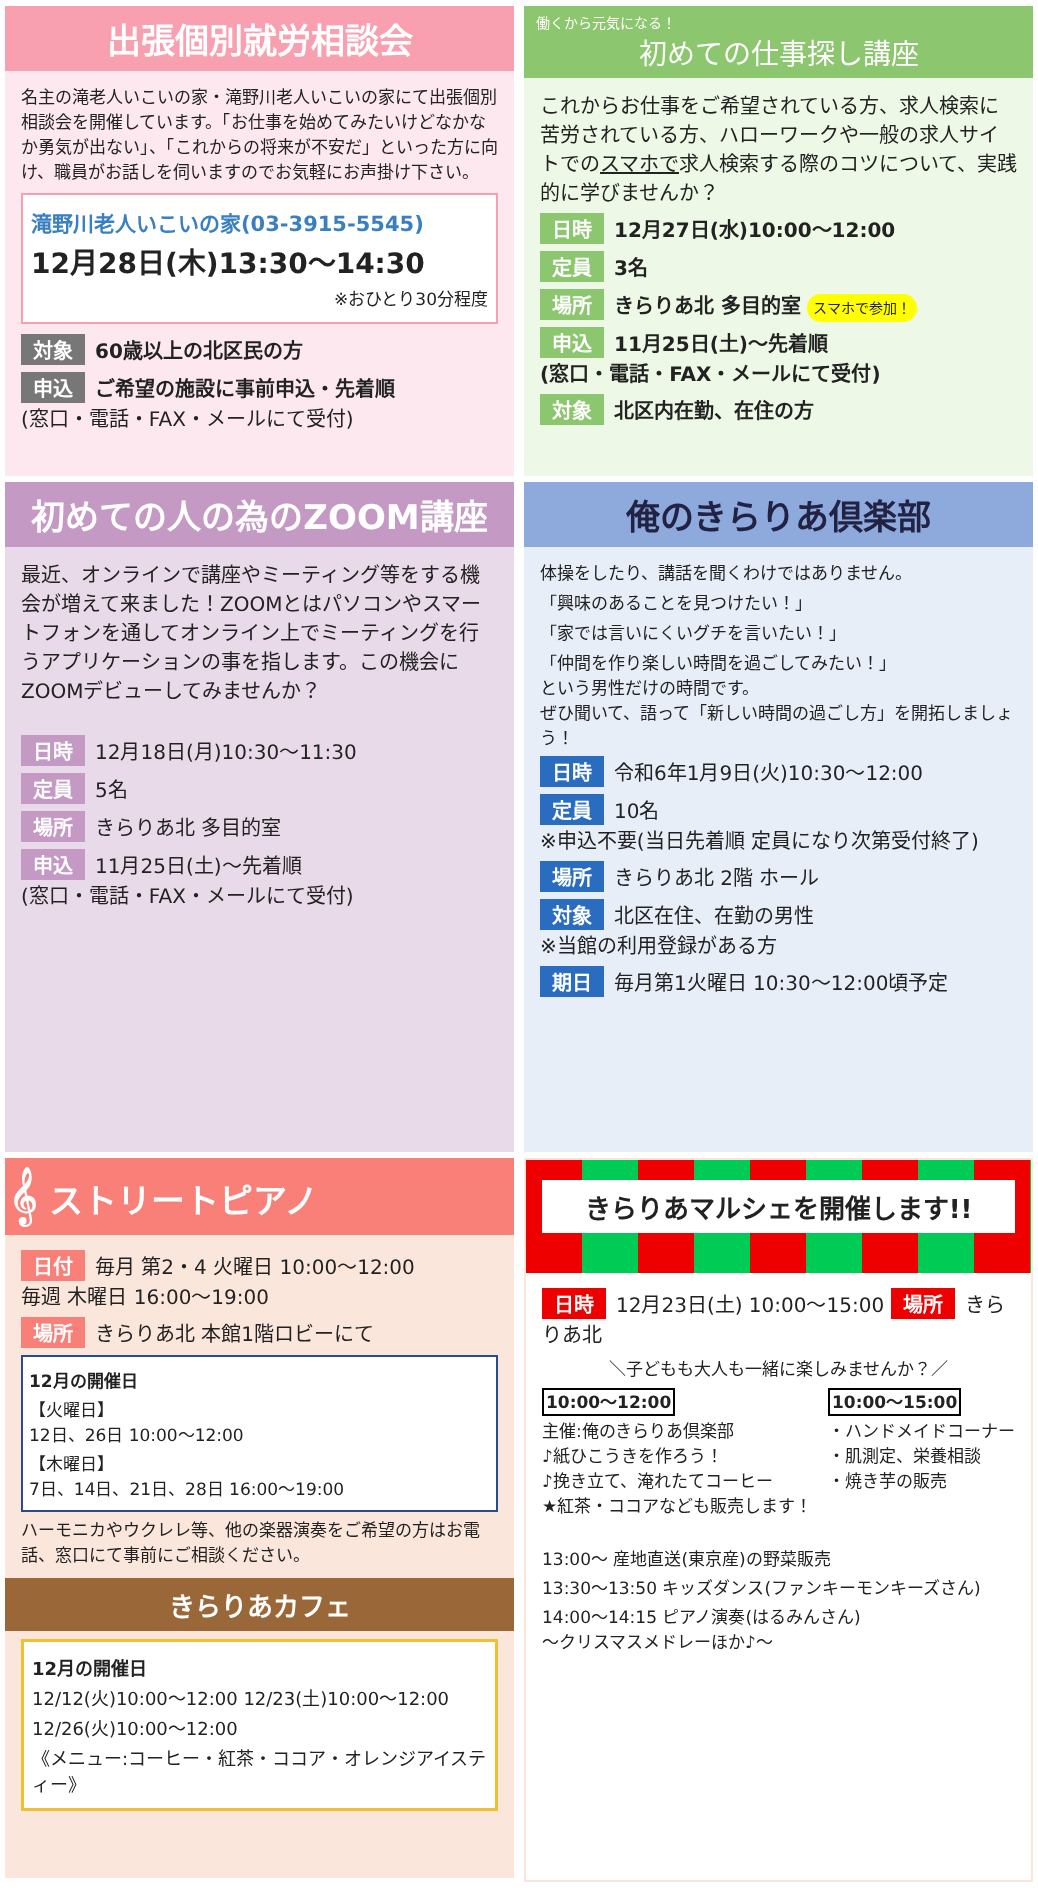出張個別就労相談会
名主の滝老人いこいの家・滝野川老人いこいの家にて出張個別相談会を開催しています。「お仕事を始めてみたいけどなかなか勇気が出ない」、「これからの将来が不安だ」といった方に向け、職員がお話しを伺いますのでお気軽にお声掛け下さい。
滝野川老人いこいの家(03-3915-5545)
12月28日(木)13:30～14:30
※おひとり30分程度
対象 60歳以上の北区民の方
申込 ご希望の施設に事前申込・先着順
(窓口・電話・FAX・メールにて受付)
働くから元気になる！
初めての仕事探し講座
これからお仕事をご希望されている方、求人検索に苦労されている方、ハローワークや一般の求人サイトでのスマホで求人検索する際のコツについて、実践的に学びませんか？
日時 12月27日(水)10:00～12:00
定員 3名
場所 きらりあ北 多目的室 スマホで参加！
申込 11月25日(土)～先着順
(窓口・電話・FAX・メールにて受付)
対象 北区内在勤、在住の方
初めての人の為のZOOM講座
最近、オンラインで講座やミーティング等をする機会が増えて来ました！ZOOMとはパソコンやスマートフォンを通してオンライン上でミーティングを行うアプリケーションの事を指します。この機会にZOOMデビューしてみませんか？
日時 12月18日(月)10:30～11:30
定員 5名
場所 きらりあ北 多目的室
申込 11月25日(土)～先着順
(窓口・電話・FAX・メールにて受付)
俺のきらりあ倶楽部
体操をしたり、講話を聞くわけではありません。
「興味のあることを見つけたい！」
「家では言いにくいグチを言いたい！」
「仲間を作り楽しい時間を過ごしてみたい！」
という男性だけの時間です。
ぜひ聞いて、語って「新しい時間の過ごし方」を開拓しましょう！
日時 令和6年1月9日(火)10:30～12:00
定員 10名
※申込不要(当日先着順 定員になり次第受付終了)
場所 きらりあ北 2階 ホール
対象 北区在住、在勤の男性
※当館の利用登録がある方
期日 毎月第1火曜日 10:30～12:00頃予定
𝄞 ストリートピアノ
日付 毎月 第2・4 火曜日 10:00～12:00
毎週 木曜日 16:00～19:00
場所 きらりあ北 本館1階ロビーにて
12月の開催日
【火曜日】
12日、26日 10:00～12:00
【木曜日】
7日、14日、21日、28日 16:00～19:00
ハーモニカやウクレレ等、他の楽器演奏をご希望の方はお電話、窓口にて事前にご相談ください。
きらりあカフェ
12月の開催日
12/12(火)10:00～12:00 12/23(土)10:00～12:00
12/26(火)10:00～12:00
《メニュー:コーヒー・紅茶・ココア・オレンジアイスティー》
きらりあマルシェを開催します!!
日時 12月23日(土) 10:00～15:00 場所 きらりあ北
＼子どもも大人も一緒に楽しみませんか？／
10:00～12:00
主催:俺のきらりあ倶楽部
♪紙ひこうきを作ろう！
♪挽き立て、淹れたてコーヒー
★紅茶・ココアなども販売します！
10:00～15:00
・ハンドメイドコーナー
・肌測定、栄養相談
・焼き芋の販売
13:00～ 産地直送(東京産)の野菜販売
13:30～13:50 キッズダンス(ファンキーモンキーズさん)
14:00～14:15 ピアノ演奏(はるみんさん)
～クリスマスメドレーほか♪～